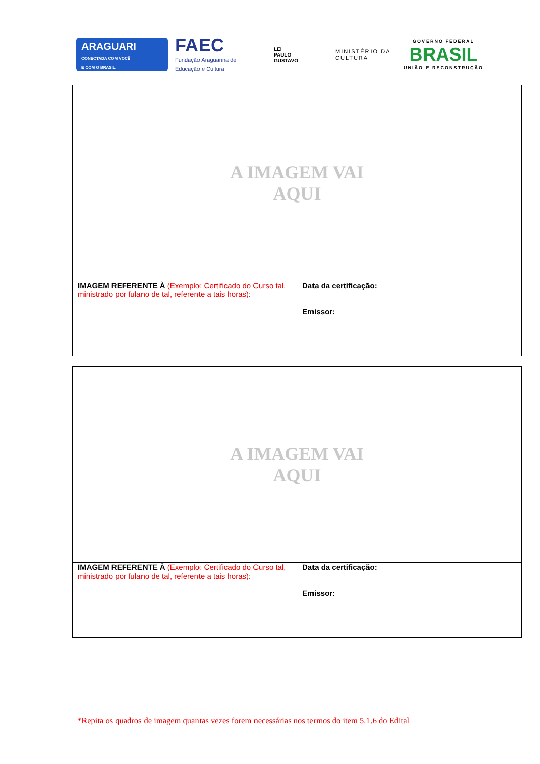ARAGUARI
CONECTADA COM VOCÊ
E COM O BRASIL
FAEC
Fundação Araguarina de Educação e Cultura
LEI
PAULO
GUSTAVO
MINISTÉRIO DA
CULTURA
GOVERNO FEDERAL
BRASIL
UNIÃO E RECONSTRUÇÃO
| A IMAGEM VAI AQUI | |
| IMAGEM REFERENTE À (Exemplo: Certificado do Curso tal, ministrado por fulano de tal, referente a tais horas) : | Data da certificação: Emissor: |
| A IMAGEM VAI AQUI | |
| IMAGEM REFERENTE À (Exemplo: Certificado do Curso tal, ministrado por fulano de tal, referente a tais horas) : | Data da certificação: Emissor: |
*Repita os quadros de imagem quantas vezes forem necessárias nos termos do item 5.1.6 do Edital